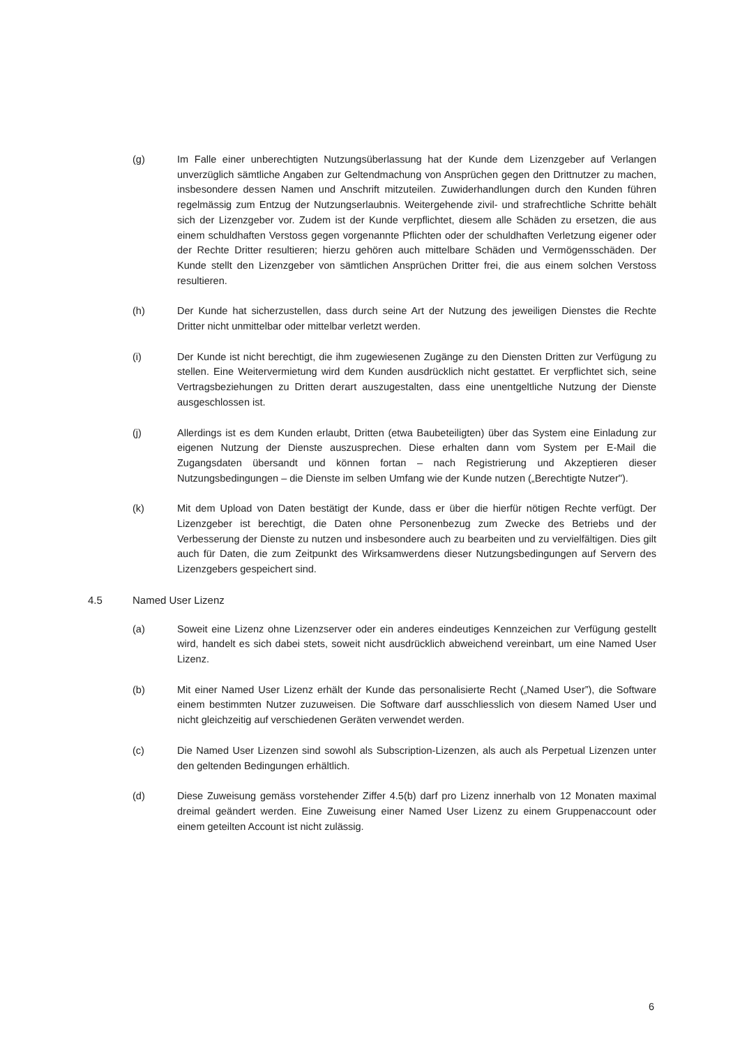(g) Im Falle einer unberechtigten Nutzungsüberlassung hat der Kunde dem Lizenzgeber auf Verlangen unverzüglich sämtliche Angaben zur Geltendmachung von Ansprüchen gegen den Drittnutzer zu machen, insbesondere dessen Namen und Anschrift mitzuteilen. Zuwiderhandlungen durch den Kunden führen regelmässig zum Entzug der Nutzungserlaubnis. Weitergehende zivil- und strafrechtliche Schritte behält sich der Lizenzgeber vor. Zudem ist der Kunde verpflichtet, diesem alle Schäden zu ersetzen, die aus einem schuldhaften Verstoss gegen vorgenannte Pflichten oder der schuldhaften Verletzung eigener oder der Rechte Dritter resultieren; hierzu gehören auch mittelbare Schäden und Vermögensschäden. Der Kunde stellt den Lizenzgeber von sämtlichen Ansprüchen Dritter frei, die aus einem solchen Verstoss resultieren.
(h) Der Kunde hat sicherzustellen, dass durch seine Art der Nutzung des jeweiligen Dienstes die Rechte Dritter nicht unmittelbar oder mittelbar verletzt werden.
(i) Der Kunde ist nicht berechtigt, die ihm zugewiesenen Zugänge zu den Diensten Dritten zur Verfügung zu stellen. Eine Weitervermietung wird dem Kunden ausdrücklich nicht gestattet. Er verpflichtet sich, seine Vertragsbeziehungen zu Dritten derart auszugestalten, dass eine unentgeltliche Nutzung der Dienste ausgeschlossen ist.
(j) Allerdings ist es dem Kunden erlaubt, Dritten (etwa Baubeteiligten) über das System eine Einladung zur eigenen Nutzung der Dienste auszusprechen. Diese erhalten dann vom System per E-Mail die Zugangsdaten übersandt und können fortan – nach Registrierung und Akzeptieren dieser Nutzungsbedingungen – die Dienste im selben Umfang wie der Kunde nutzen („Berechtigte Nutzer").
(k) Mit dem Upload von Daten bestätigt der Kunde, dass er über die hierfür nötigen Rechte verfügt. Der Lizenzgeber ist berechtigt, die Daten ohne Personenbezug zum Zwecke des Betriebs und der Verbesserung der Dienste zu nutzen und insbesondere auch zu bearbeiten und zu vervielfältigen. Dies gilt auch für Daten, die zum Zeitpunkt des Wirksamwerdens dieser Nutzungsbedingungen auf Servern des Lizenzgebers gespeichert sind.
4.5 Named User Lizenz
(a) Soweit eine Lizenz ohne Lizenzserver oder ein anderes eindeutiges Kennzeichen zur Verfügung gestellt wird, handelt es sich dabei stets, soweit nicht ausdrücklich abweichend vereinbart, um eine Named User Lizenz.
(b) Mit einer Named User Lizenz erhält der Kunde das personalisierte Recht („Named User”), die Software einem bestimmten Nutzer zuzuweisen. Die Software darf ausschliesslich von diesem Named User und nicht gleichzeitig auf verschiedenen Geräten verwendet werden.
(c) Die Named User Lizenzen sind sowohl als Subscription-Lizenzen, als auch als Perpetual Lizenzen unter den geltenden Bedingungen erhältlich.
(d) Diese Zuweisung gemäss vorstehender Ziffer 4.5(b) darf pro Lizenz innerhalb von 12 Monaten maximal dreimal geändert werden. Eine Zuweisung einer Named User Lizenz zu einem Gruppenaccount oder einem geteilten Account ist nicht zulässig.
6